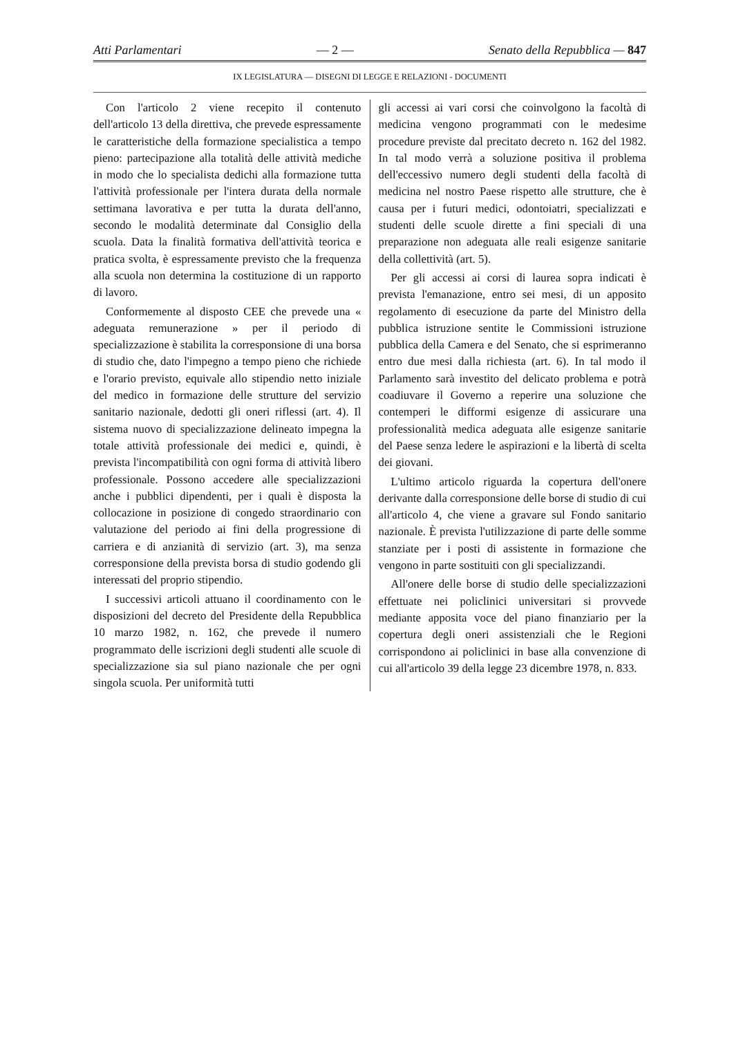Atti Parlamentari — 2 — Senato della Repubblica — 847
IX LEGISLATURA — DISEGNI DI LEGGE E RELAZIONI - DOCUMENTI
Con l'articolo 2 viene recepito il contenuto dell'articolo 13 della direttiva, che prevede espressamente le caratteristiche della formazione specialistica a tempo pieno: partecipazione alla totalità delle attività mediche in modo che lo specialista dedichi alla formazione tutta l'attività professionale per l'intera durata della normale settimana lavorativa e per tutta la durata dell'anno, secondo le modalità determinate dal Consiglio della scuola. Data la finalità formativa dell'attività teorica e pratica svolta, è espressamente previsto che la frequenza alla scuola non determina la costituzione di un rapporto di lavoro.
Conformemente al disposto CEE che prevede una « adeguata remunerazione » per il periodo di specializzazione è stabilita la corresponsione di una borsa di studio che, dato l'impegno a tempo pieno che richiede e l'orario previsto, equivale allo stipendio netto iniziale del medico in formazione delle strutture del servizio sanitario nazionale, dedotti gli oneri riflessi (art. 4). Il sistema nuovo di specializzazione delineato impegna la totale attività professionale dei medici e, quindi, è prevista l'incompatibilità con ogni forma di attività libero professionale. Possono accedere alle specializzazioni anche i pubblici dipendenti, per i quali è disposta la collocazione in posizione di congedo straordinario con valutazione del periodo ai fini della progressione di carriera e di anzianità di servizio (art. 3), ma senza corresponsione della prevista borsa di studio godendo gli interessati del proprio stipendio.
I successivi articoli attuano il coordinamento con le disposizioni del decreto del Presidente della Repubblica 10 marzo 1982, n. 162, che prevede il numero programmato delle iscrizioni degli studenti alle scuole di specializzazione sia sul piano nazionale che per ogni singola scuola. Per uniformità tutti
gli accessi ai vari corsi che coinvolgono la facoltà di medicina vengono programmati con le medesime procedure previste dal precitato decreto n. 162 del 1982. In tal modo verrà a soluzione positiva il problema dell'eccessivo numero degli studenti della facoltà di medicina nel nostro Paese rispetto alle strutture, che è causa per i futuri medici, odontoiatri, specializzati e studenti delle scuole dirette a fini speciali di una preparazione non adeguata alle reali esigenze sanitarie della collettività (art. 5).
Per gli accessi ai corsi di laurea sopra indicati è prevista l'emanazione, entro sei mesi, di un apposito regolamento di esecuzione da parte del Ministro della pubblica istruzione sentite le Commissioni istruzione pubblica della Camera e del Senato, che si esprimeranno entro due mesi dalla richiesta (art. 6). In tal modo il Parlamento sarà investito del delicato problema e potrà coadiuvare il Governo a reperire una soluzione che contemperi le difformi esigenze di assicurare una professionalità medica adeguata alle esigenze sanitarie del Paese senza ledere le aspirazioni e la libertà di scelta dei giovani.
L'ultimo articolo riguarda la copertura dell'onere derivante dalla corresponsione delle borse di studio di cui all'articolo 4, che viene a gravare sul Fondo sanitario nazionale. È prevista l'utilizzazione di parte delle somme stanziate per i posti di assistente in formazione che vengono in parte sostituiti con gli specializzandi.
All'onere delle borse di studio delle specializzazioni effettuate nei policlinici universitari si provvede mediante apposita voce del piano finanziario per la copertura degli oneri assistenziali che le Regioni corrispondono ai policlinici in base alla convenzione di cui all'articolo 39 della legge 23 dicembre 1978, n. 833.